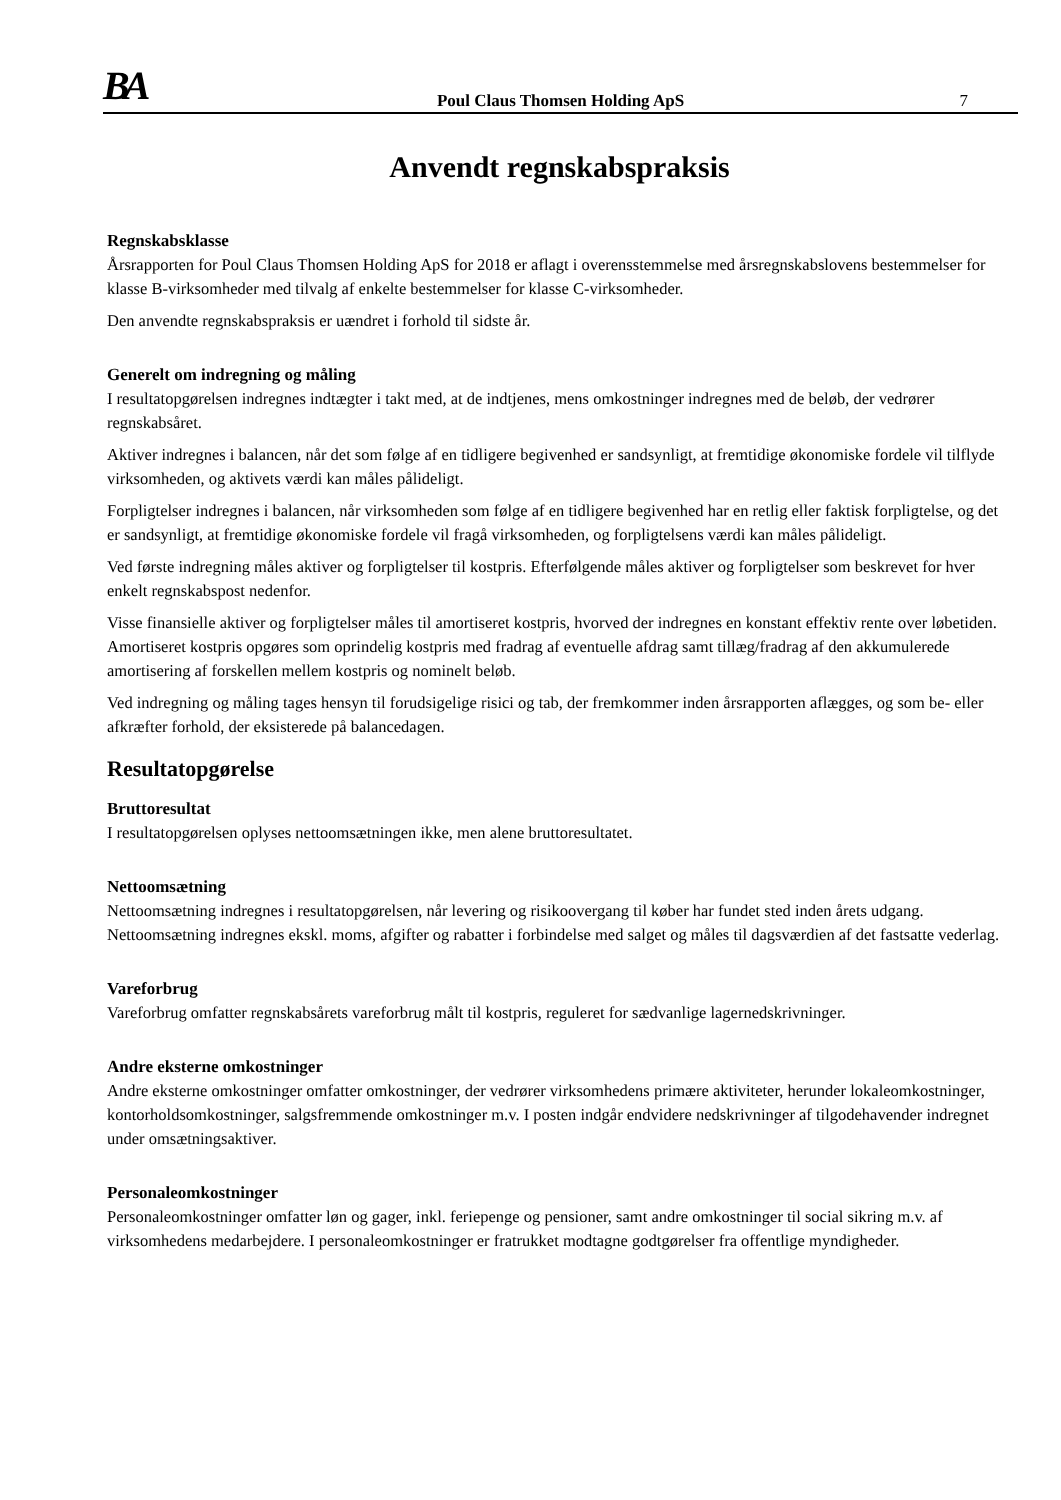BA Poul Claus Thomsen Holding ApS 7
Anvendt regnskabspraksis
Regnskabsklasse
Årsrapporten for Poul Claus Thomsen Holding ApS for 2018 er aflagt i overensstemmelse med årsregnskabslovens bestemmelser for klasse B-virksomheder med tilvalg af enkelte bestemmelser for klasse C-virksomheder.
Den anvendte regnskabspraksis er uændret i forhold til sidste år.
Generelt om indregning og måling
I resultatopgørelsen indregnes indtægter i takt med, at de indtjenes, mens omkostninger indregnes med de beløb, der vedrører regnskabsåret.
Aktiver indregnes i balancen, når det som følge af en tidligere begivenhed er sandsynligt, at fremtidige økonomiske fordele vil tilflyde virksomheden, og aktivets værdi kan måles pålideligt.
Forpligtelser indregnes i balancen, når virksomheden som følge af en tidligere begivenhed har en retlig eller faktisk forpligtelse, og det er sandsynligt, at fremtidige økonomiske fordele vil fragå virksomheden, og forpligtelsens værdi kan måles pålideligt.
Ved første indregning måles aktiver og forpligtelser til kostpris. Efterfølgende måles aktiver og forpligtelser som beskrevet for hver enkelt regnskabspost nedenfor.
Visse finansielle aktiver og forpligtelser måles til amortiseret kostpris, hvorved der indregnes en konstant effektiv rente over løbetiden. Amortiseret kostpris opgøres som oprindelig kostpris med fradrag af eventuelle afdrag samt tillæg/fradrag af den akkumulerede amortisering af forskellen mellem kostpris og nominelt beløb.
Ved indregning og måling tages hensyn til forudsigelige risici og tab, der fremkommer inden årsrapporten aflægges, og som be- eller afkræfter forhold, der eksisterede på balancedagen.
Resultatopgørelse
Bruttoresultat
I resultatopgørelsen oplyses nettoomsætningen ikke, men alene bruttoresultatet.
Nettoomsætning
Nettoomsætning indregnes i resultatopgørelsen, når levering og risikoovergang til køber har fundet sted inden årets udgang. Nettoomsætning indregnes ekskl. moms, afgifter og rabatter i forbindelse med salget og måles til dagsværdien af det fastsatte vederlag.
Vareforbrug
Vareforbrug omfatter regnskabsårets vareforbrug målt til kostpris, reguleret for sædvanlige lagernedskrivninger.
Andre eksterne omkostninger
Andre eksterne omkostninger omfatter omkostninger, der vedrører virksomhedens primære aktiviteter, herunder lokaleomkostninger, kontorholdsomkostninger, salgsfremmende omkostninger m.v. I posten indgår endvidere nedskrivninger af tilgodehavender indregnet under omsætningsaktiver.
Personaleomkostninger
Personaleomkostninger omfatter løn og gager, inkl. feriepenge og pensioner, samt andre omkostninger til social sikring m.v. af virksomhedens medarbejdere. I personaleomkostninger er fratrukket modtagne godtgørelser fra offentlige myndigheder.